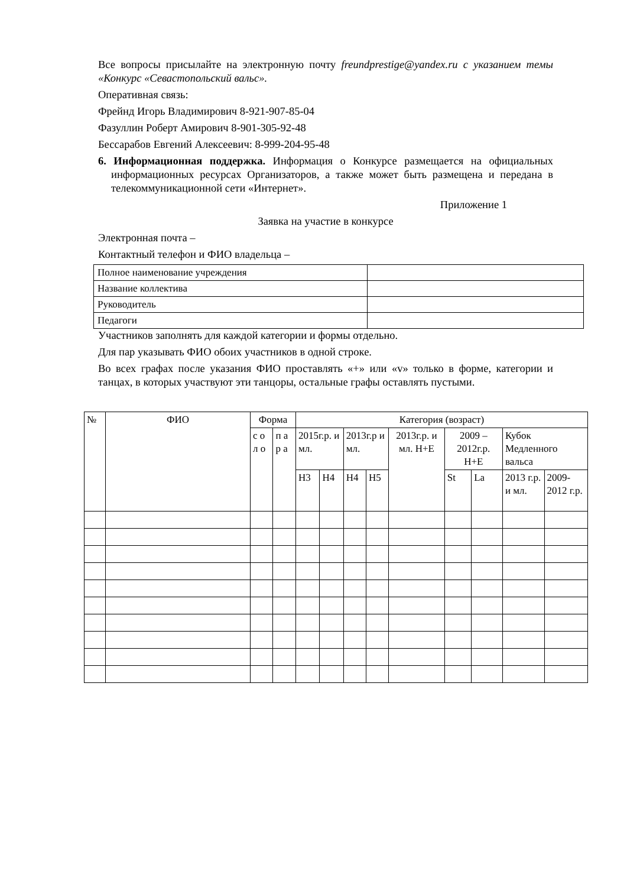Все вопросы присылайте на электронную почту freundprestige@yandex.ru с указанием темы «Конкурс «Севастопольский вальс».
Оперативная связь:
Фрейнд Игорь Владимирович 8-921-907-85-04
Фазуллин Роберт Амирович 8-901-305-92-48
Бессарабов Евгений Алексеевич: 8-999-204-95-48
6. Информационная поддержка. Информация о Конкурсе размещается на официальных информационных ресурсах Организаторов, а также может быть размещена и передана в телекоммуникационной сети «Интернет».
Приложение 1
Заявка на участие в конкурсе
Электронная почта –
Контактный телефон и ФИО владельца –
| Полное наименование учреждения | |
| Название коллектива | |
| Руководитель | |
| Педагоги | |
Участников заполнять для каждой категории и формы отдельно.
Для пар указывать ФИО обоих участников в одной строке.
Во всех графах после указания ФИО проставлять «+» или «v» только в форме, категории и танцах, в которых участвуют эти танцоры, остальные графы оставлять пустыми.
| № | ФИО | Форма | | Категория (возраст) | | | | | | | | |
| | | с о л о | п а р а | 2015г.р. и мл. | | 2013г.р и мл. | | 2013г.р. и мл. Н+Е | 2009 – 2012г.р. Н+Е | | Кубок Медленного вальса | |
| | | | | Н3 | Н4 | Н4 | Н5 | | St | La | 2013 г.р. и мл. | 2009-2012 г.р. |